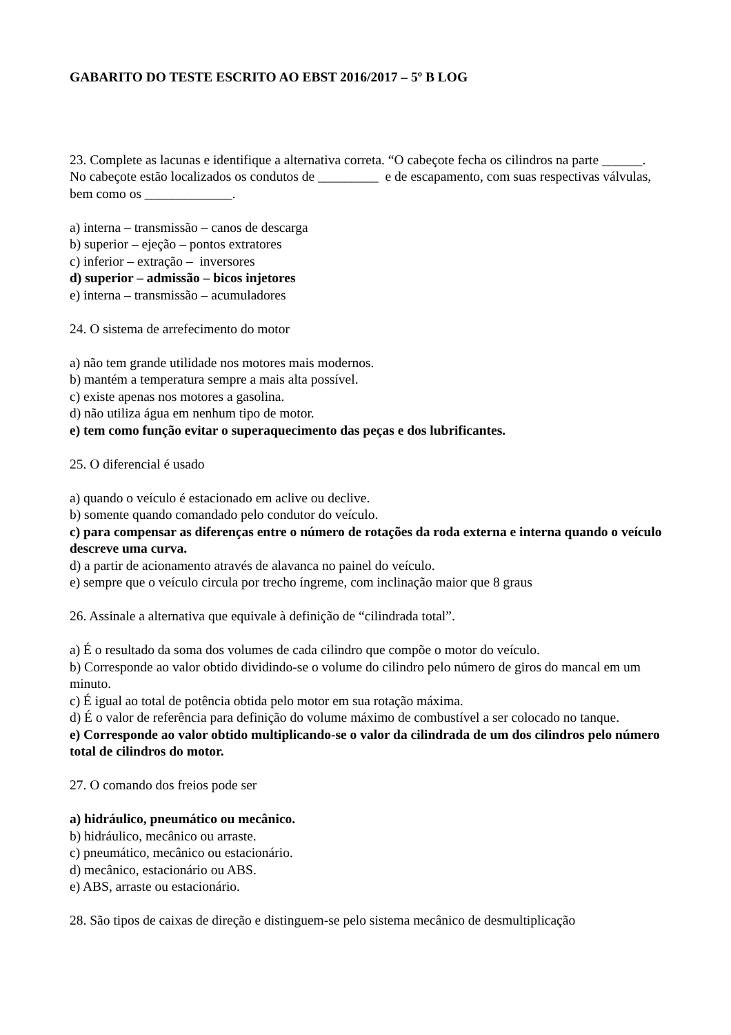GABARITO DO TESTE ESCRITO AO EBST 2016/2017 – 5º B LOG
23. Complete as lacunas e identifique a alternativa correta. “O cabeçote fecha os cilindros na parte ______. No cabeçote estão localizados os condutos de _________ e de escapamento, com suas respectivas válvulas, bem como os _____________.
a) interna – transmissão – canos de descarga
b) superior – ejeção – pontos extratores
c) inferior – extração – inversores
d) superior – admissão – bicos injetores
e) interna – transmissão – acumuladores
24. O sistema de arrefecimento do motor
a) não tem grande utilidade nos motores mais modernos.
b) mantém a temperatura sempre a mais alta possível.
c) existe apenas nos motores a gasolina.
d) não utiliza água em nenhum tipo de motor.
e) tem como função evitar o superaquecimento das peças e dos lubrificantes.
25. O diferencial é usado
a) quando o veículo é estacionado em aclive ou declive.
b) somente quando comandado pelo condutor do veículo.
c) para compensar as diferenças entre o número de rotações da roda externa e interna quando o veículo descreve uma curva.
d) a partir de acionamento através de alavanca no painel do veículo.
e) sempre que o veículo circula por trecho íngreme, com inclinação maior que 8 graus
26. Assinale a alternativa que equivale à definição de “cilindrada total”.
a) É o resultado da soma dos volumes de cada cilindro que compõe o motor do veículo.
b) Corresponde ao valor obtido dividindo-se o volume do cilindro pelo número de giros do mancal em um minuto.
c) É igual ao total de potência obtida pelo motor em sua rotação máxima.
d) É o valor de referência para definição do volume máximo de combustível a ser colocado no tanque.
e) Corresponde ao valor obtido multiplicando-se o valor da cilindrada de um dos cilindros pelo número total de cilindros do motor.
27. O comando dos freios pode ser
a) hidráulico, pneumático ou mecânico.
b) hidráulico, mecânico ou arraste.
c) pneumático, mecânico ou estacionário.
d) mecânico, estacionário ou ABS.
e) ABS, arraste ou estacionário.
28. São tipos de caixas de direção e distinguem-se pelo sistema mecânico de desmultiplicação